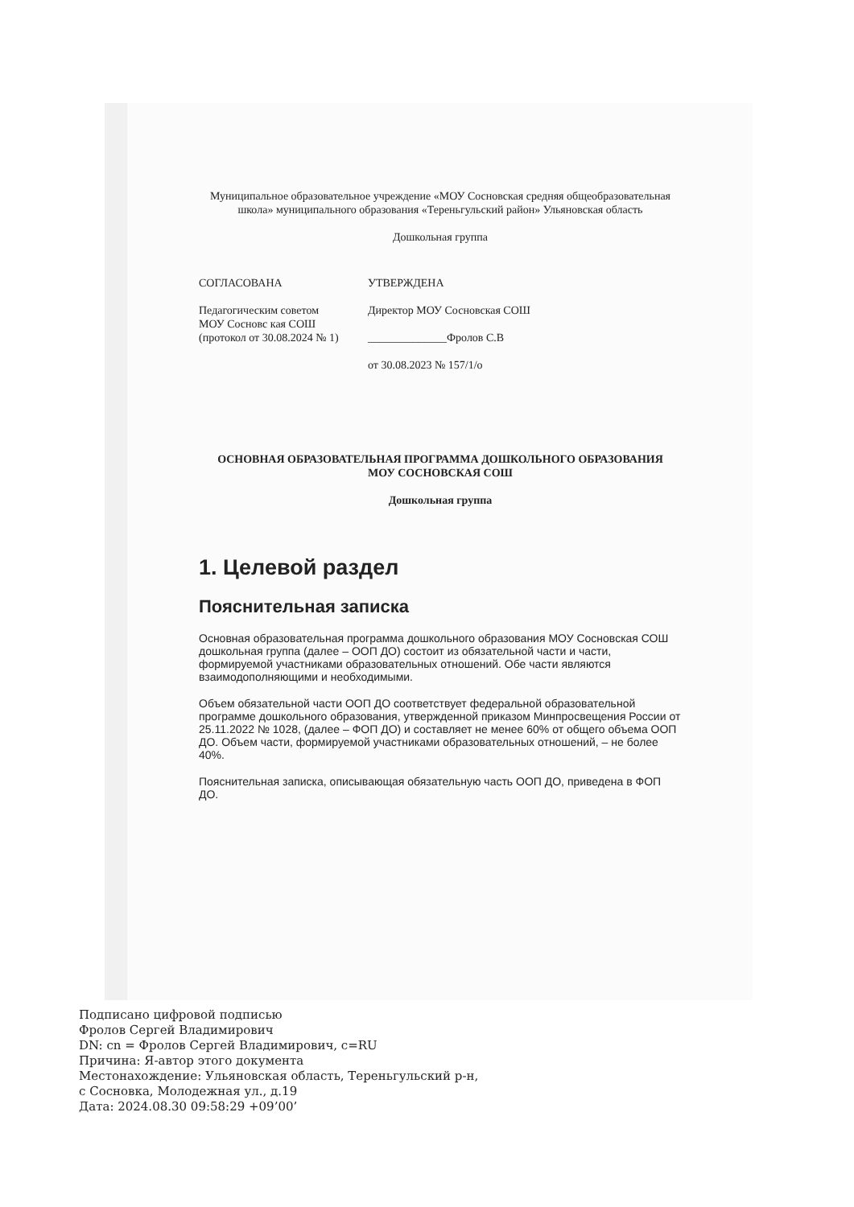Муниципальное образовательное учреждение «МОУ Сосновская средняя общеобразовательная школа» муниципального образования «Тереньгульский район» Ульяновская область
Дошкольная группа
СОГЛАСОВАНА
Педагогическим советом
МОУ Сосновс кая СОШ
(протокол от 30.08.2024 № 1)
УТВЕРЖДЕНА
Директор МОУ Сосновская СОШ
______________Фролов С.В
от 30.08.2023 № 157/1/о
ОСНОВНАЯ ОБРАЗОВАТЕЛЬНАЯ ПРОГРАММА ДОШКОЛЬНОГО ОБРАЗОВАНИЯ
МОУ СОСНОВСКАЯ СОШ
Дошкольная группа
1. Целевой раздел
Пояснительная записка
Основная образовательная программа дошкольного образования МОУ Сосновская СОШ дошкольная группа (далее – ООП ДО) состоит из обязательной части и части, формируемой участниками образовательных отношений. Обе части являются взаимодополняющими и необходимыми.
Объем обязательной части ООП ДО соответствует федеральной образовательной программе дошкольного образования, утвержденной приказом Минпросвещения России от 25.11.2022 № 1028, (далее – ФОП ДО) и составляет не менее 60% от общего объема ООП ДО. Объем части, формируемой участниками образовательных отношений, – не более 40%.
Пояснительная записка, описывающая обязательную часть ООП ДО, приведена в ФОП ДО.
Подписано цифровой подписью
Фролов Сергей Владимирович
DN: cn = Фролов Сергей Владимирович, c=RU
Причина: Я-автор этого документа
Местонахождение: Ульяновская область, Тереньгульский р-н,
с Сосновка, Молодежная ул., д.19
Дата: 2024.08.30 09:58:29 +09’00’